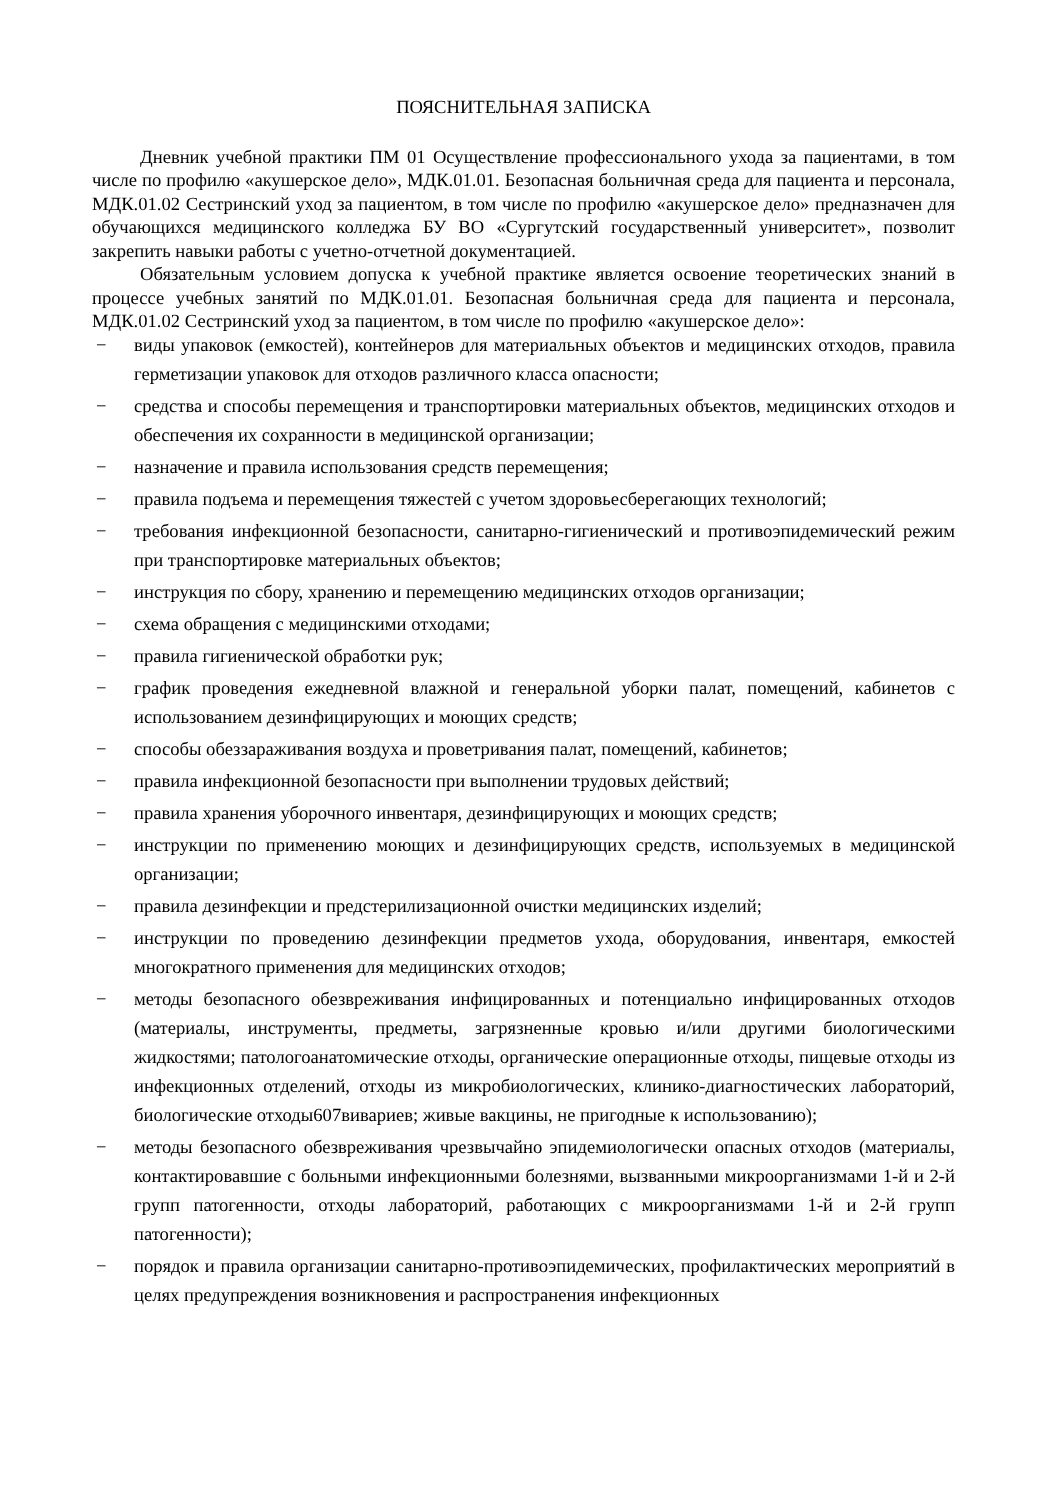ПОЯСНИТЕЛЬНАЯ ЗАПИСКА
Дневник учебной практики ПМ 01 Осуществление профессионального ухода за пациентами, в том числе по профилю «акушерское дело», МДК.01.01. Безопасная больничная среда для пациента и персонала, МДК.01.02 Сестринский уход за пациентом, в том числе по профилю «акушерское дело» предназначен для обучающихся медицинского колледжа БУ ВО «Сургутский государственный университет», позволит закрепить навыки работы с учетно-отчетной документацией.
Обязательным условием допуска к учебной практике является освоение теоретических знаний в процессе учебных занятий по МДК.01.01. Безопасная больничная среда для пациента и персонала, МДК.01.02 Сестринский уход за пациентом, в том числе по профилю «акушерское дело»:
− виды упаковок (емкостей), контейнеров для материальных объектов и медицинских отходов, правила герметизации упаковок для отходов различного класса опасности;
− средства и способы перемещения и транспортировки материальных объектов, медицинских отходов и обеспечения их сохранности в медицинской организации;
− назначение и правила использования средств перемещения;
− правила подъема и перемещения тяжестей с учетом здоровьесберегающих технологий;
− требования инфекционной безопасности, санитарно-гигиенический и противоэпидемический режим при транспортировке материальных объектов;
− инструкция по сбору, хранению и перемещению медицинских отходов организации;
− схема обращения с медицинскими отходами;
− правила гигиенической обработки рук;
− график проведения ежедневной влажной и генеральной уборки палат, помещений, кабинетов с использованием дезинфицирующих и моющих средств;
− способы обеззараживания воздуха и проветривания палат, помещений, кабинетов;
− правила инфекционной безопасности при выполнении трудовых действий;
− правила хранения уборочного инвентаря, дезинфицирующих и моющих средств;
− инструкции по применению моющих и дезинфицирующих средств, используемых в медицинской организации;
− правила дезинфекции и предстерилизационной очистки медицинских изделий;
− инструкции по проведению дезинфекции предметов ухода, оборудования, инвентаря, емкостей многократного применения для медицинских отходов;
− методы безопасного обезвреживания инфицированных и потенциально инфицированных отходов (материалы, инструменты, предметы, загрязненные кровью и/или другими биологическими жидкостями; патологоанатомические отходы, органические операционные отходы, пищевые отходы из инфекционных отделений, отходы из микробиологических, клинико-диагностических лабораторий, биологические отходы607вивариев; живые вакцины, не пригодные к использованию);
− методы безопасного обезвреживания чрезвычайно эпидемиологически опасных отходов (материалы, контактировавшие с больными инфекционными болезнями, вызванными микроорганизмами 1-й и 2-й групп патогенности, отходы лабораторий, работающих с микроорганизмами 1-й и 2-й групп патогенности);
− порядок и правила организации санитарно-противоэпидемических, профилактических мероприятий в целях предупреждения возникновения и распространения инфекционных